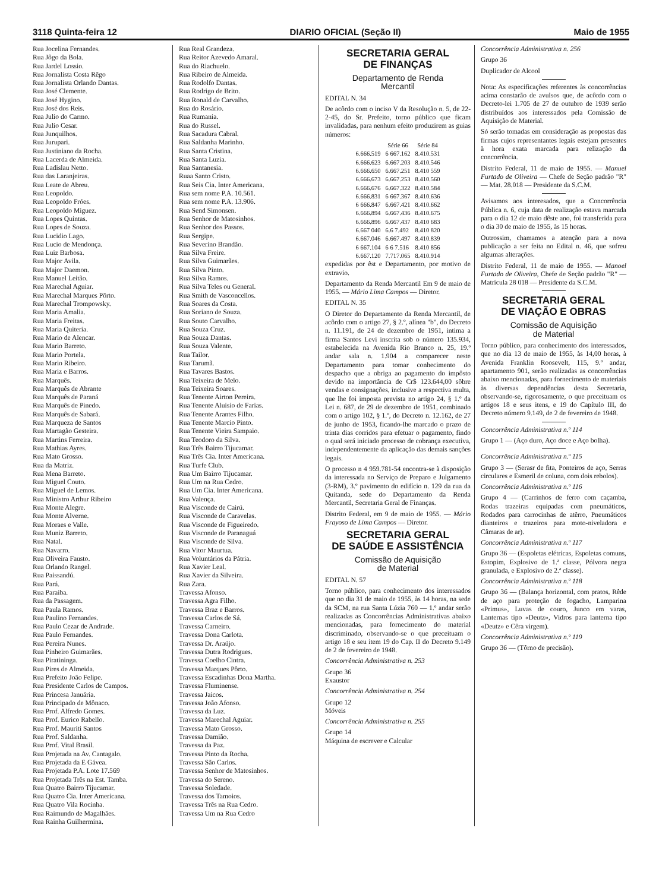3118 Quinta-feira 12 DIARIO OFICIAL (Seção II) Maio de 1955
Rua Jocelina Fernandes.
Rua Jôgo da Bola.
Rua Jardel Lossio.
Rua Jornalista Costa Rêgo
Rua Jornalista Orlando Dantas.
Rua José Clemente.
Rua José Hygino.
Rua José dos Reis.
Rua Julio do Carmo.
Rua Julio Cesar.
Rua Junquilhos.
Rua Jurupari.
Rua Justiniano da Rocha.
Rua Lacerda de Almeida.
Rua Ladislau Netto.
Rua das Laranjeiras.
Rua Leate de Abreu.
Rua Leopoldo.
Rua Leopoldo Fróes.
Rua Leopoldo Miguez.
Rua Lopes Quintas.
Rua Lopes de Souza.
Rua Lucidio Lago.
Rua Lucio de Mendonça.
Rua Luiz Barbosa.
Rua Major Avila.
Rua Major Daemon.
Rua Manuel Leitão.
Rua Marechal Aguiar.
Rua Marechal Marques Pôrto.
Rua Marechal Trompowsky.
Rua Maria Amalia.
Rua Maria Freitas.
Rua Maria Quiteria.
Rua Mario de Alencar.
Rua Mario Barreto.
Rua Mario Portela.
Rua Mario Ribeiro.
Rua Mariz e Barros.
Rua Marquês.
Rua Marquês de Abrante
Rua Marquês de Paraná
Rua Marquês de Pinedo.
Rua Marquês de Sabará.
Rua Marqueza de Santos
Rua Martagão Gesteira.
Rua Martins Ferreira.
Rua Mathias Ayres.
Rua Mato Grosso.
Rua da Matriz.
Rua Mena Barreto.
Rua Miguel Couto.
Rua Miguel de Lemos.
Rua Ministro Arthur Ribeiro
Rua Monte Alegre.
Rua Monte Alverne.
Rua Moraes e Valle.
Rua Muniz Barreto.
Rua Natal.
Rua Navarro.
Rua Oliveira Fausto.
Rua Orlando Rangel.
Rua Paissandú.
Rua Pará.
Rua Paraiba.
Rua da Passagem.
Rua Paula Ramos.
Rua Paulino Fernandes.
Rua Paulo Cezar de Andrade.
Rua Paulo Fernandes.
Rua Pereira Nunes.
Rua Pinheiro Guimarães.
Rua Piratininga.
Rua Pires de Almeida.
Rua Prefeito João Felipe.
Rua Presidente Carlos de Campos.
Rua Princesa Januária.
Rua Principado de Mônaco.
Rua Prof. Alfredo Gomes.
Rua Prof. Eurico Rabello.
Rua Prof. Mauriti Santos
Rua Prof. Saldanha.
Rua Prof. Vital Brasil.
Rua Projetada na Av. Cantagalo.
Rua Projetada da E Gávea.
Rua Projetada P.A. Lote 17.569
Rua Projetada Três na Est. Tamba.
Rua Quatro Bairro Tijucamar.
Rua Quatro Cia. Inter Americana.
Rua Quatro Vila Rocinha.
Rua Raimundo de Magalhães.
Rua Rainha Guilhermina.
Rua Real Grandeza.
Rua Reitor Azevedo Amaral.
Rua do Riachuelo.
Rua Ribeiro de Almeida.
Rua Rodolfo Dantas.
Rua Rodrigo de Brito.
Rua Ronald de Carvalho.
Rua do Rosário.
Rua Rumania.
Rua do Russel.
Rua Sacadura Cabral.
Rua Saldanha Marinho.
Rua Santa Cristina.
Rua Santa Luzia.
Rua Santanesia.
Ruaa Santo Cristo.
Rua Seis Cia. Inter Americana.
Rua sem nome P.A. 10.561.
Rua sem nome P.A. 13.906.
Rua Send Simonsen.
Rua Senhor de Matosinhos.
Rua Senhor dos Passos.
Rua Sergipe.
Rua Severino Brandão.
Rua Silva Freire.
Rua Silva Guimarães.
Rua Silva Pinto.
Rua Silva Ramos.
Rua Silva Teles ou General.
Rua Smith de Vasconcellos.
Rua Soares da Costa.
Rua Soriano de Souza.
Rua Souto Carvalho.
Rua Souza Cruz.
Rua Souza Dantas.
Rua Souza Valente.
Rua Tailor.
Rua Tarumã.
Rua Tavares Bastos.
Rua Teixeira de Melo.
Rua Teixeira Soares.
Rua Tenente Airton Pereira.
Rua Tenente Aluisio de Farias.
Rua Tenente Arantes Filho.
Rua Tenente Marcio Pinto.
Rua Tenente Vieira Sampaio.
Rua Teodoro da Silva.
Rua Três Bairro Tijucamar.
Rua Três Cia. Inter Americana.
Rua Turfe Club.
Rua Um Bairro Tijucamar.
Rua Um na Rua Cedro.
Rua Um Cia. Inter Americana.
Rua Valença.
Rua Visconde de Cairú.
Rua Visconde de Caravelas.
Rua Visconde de Figueiredo.
Rua Visconde de Paranaguá
Rua Visconde de Silva.
Rua Vitor Maurtua.
Rua Voluntários da Pátria.
Rua Xavier Leal.
Rua Xavier da Silveira.
Rua Zara.
Travessa Afonso.
Travessa Agra Filho.
Travessa Braz e Barros.
Travessa Carlos de Sá.
Travessa Carneiro.
Travessa Dona Carlota.
Travessa Dr. Araújo.
Travessa Dutra Rodrigues.
Travessa Coelho Cintra.
Travessa Marques Pôrto.
Travessa Escadinhas Dona Martha.
Travessa Fluminense.
Travessa Jaicos.
Travessa João Afonso.
Travessa da Luz.
Travessa Marechal Aguiar.
Travessa Mato Grosso.
Travessa Damião.
Travessa da Paz.
Travessa Pinto da Rocha.
Travessa São Carlos.
Travessa Senhor de Matosinhos.
Travessa do Sereno.
Travessa Soledade.
Travessa dos Tamoios.
Travessa Três na Rua Cedro.
Travessa Um na Rua Cedro
SECRETARIA GERAL
DE FINANÇAS
Departamento de Renda
Mercantil
EDITAL N. 34
De acôrdo com o inciso V da Resolução n. 5, de 22-2-45, do Sr. Prefeito, torno público que ficam invalidadas, para nenhum efeito produzirem as guias números:
| | Série 66 | Série 84 |
| --- | --- | --- |
| 6.666.519 | 6 667.162 | 8.410.531 |
| 6.666.623 | 6.667.203 | 8.410.546 |
| 6.666.650 | 6.667.251 | 8.410 559 |
| 6.666.673 | 6.667.253 | 8.410.560 |
| 6.666.676 | 6.667.322 | 8.410.584 |
| 6.666.831 | 6 667.367 | 8.410.636 |
| 6 666.847 | 6.667.421 | 8.410.662 |
| 6.666.894 | 6.667.436 | 8.410.675 |
| 6.666.896 | 6.667.437 | 8.410 683 |
| 6.667 040 | 6.6 7.492 | 8.410 820 |
| 6.667.046 | 6.667.497 | 8.410.839 |
| 6 667.104 | 6 6 7.516 | 8.410 856 |
| 6.667.120 | 7.717.065 | 8.410.914 |
expedidas por êst e Departamento, por motivo de extravio.
Departamento da Renda Mercantil Em 9 de maio de 1955. — Mário Lima Campos — Diretor.
EDITAL N. 35
O Diretor do Departamento da Renda Mercantil, de acôrdo com o artigo 27, § 2.º, alínea "b", do Decreto n. 11.191, de 24 de dezembro de 1951, intima a firma Santos Levi inscrita sob o número 135.934, estabelecida na Avenida Rio Branco n. 25, 19.º andar sala n. 1.904 a comparecer neste Departamento para tomar conhecimento do despacho que a obriga ao pagamento do impôsto devido na importância de Cr$ 123.644,00 sôbre vendas e consignações, inclusive a respectiva multa, que lhe foi imposta prevista no artigo 24, § 1.º da Lei n. 687, de 29 de dezembro de 1951, combinado com o artigo 102, § 1.º, do Decreto n. 12.162, de 27 de junho de 1953, ficando-lhe marcado o prazo de trinta dias corridos para efetuar o pagamento, findo o qual será iniciado processo de cobrança executiva, independentemente da aplicação das demais sanções legais.
O processo n 4 959.781-54 encontra-se à disposição da interessada no Serviço de Preparo e Julgamento (3-RM), 3.º pavimento do edifício n. 129 da rua da Quitanda, sede do Departamento da Renda Mercantil, Secretaria Geral de Finanças.
Distrito Federal, em 9 de maio de 1955. — Mário Frayoso de Lima Campos — Diretor.
SECRETARIA GERAL
DE SAÚDE E ASSISTÊNCIA
Comissão de Aquisição
de Material
EDITAL N. 57
Torno público, para conhecimento dos interessados que no dia 31 de maio de 1955, às 14 horas, na sede da SCM, na rua Santa Lúzia 760 — 1.º andar serão realizadas as Concorrências Administrativas abaixo mencionadas, para fornecimento do material discriminado, observando-se o que preceituam o artigo 18 e seu item 19 do Cap. II do Decreto 9.149 de 2 de fevereiro de 1948.
Concorrência Administrativa n. 253
Grupo 36
Exaustor
Concorrência Administrativa n. 254
Grupo 12
Móveis
Concorrência Administrativa n. 255
Grupo 14
Máquina de escrever e Calcular
Concorrência Administrativa n. 256
Grupo 36
Duplicador de Alcool
Nota: As especificações referentes às concorrências acima constarão de avulsos que, de acôrdo com o Decreto-lei 1.705 de 27 de outubro de 1939 serão distribuídos aos interessados pela Comissão de Aquisição de Material.
Só serão tomadas em consideração as propostas das firmas cujos representantes legais estejam presentes à hora exata marcada para relização da concorrência.
Distrito Federal, 11 de maio de 1955. — Manuel Furtado de Oliveira — Chefe de Seção padrão "R" — Mat. 28.018 — Presidente da S.C.M.
Avisamos aos interesados, que a Concorrência Pública n. 6, cuja data de realização estava marcada para o dia 12 de maio dêste ano, foi transferida para o dia 30 de maio de 1955, às 15 horas.
Outrossim, chamamos a atenção para a nova publicação a ser feita no Edital n. 46, que sofreu algumas alterações.
Distrito Federal, 11 de maio de 1955. — Manoel Furtado de Oliveira, Chefe de Seção padrão "R" — Matrícula 28 018 — Presidente da S.C.M.
SECRETARIA GERAL
DE VIAÇÃO E OBRAS
Comissão de Aquisição
de Material
Torno público, para conhecimento dos interessados, que no dia 13 de maio de 1955, às 14,00 horas, à Avenida Franklin Roosevelt, 115, 9.º andar, apartamento 901, serão realizadas as concorrências abaixo mencionadas, para fornecimento de materiais às diversas dependências desta Secretaria, observando-se, rigorosamente, o que preceituam os artigos 18 e seus itens, e 19 do Capítulo III, do Decreto número 9.149, de 2 de fevereiro de 1948.
Concorrência Administrativa n.º 114
Grupo 1 — (Aço duro, Aço doce e Aço bolha).
Concorrência Administrativa n.º 115
Grupo 3 — (Serasr de fita, Ponteiros de aço, Serras circulares e Esmeril de coluna, com dois rebolos).
Concorrência Administrativa n.º 116
Grupo 4 — (Carrinhos de ferro com caçamba, Rodas trazeiras equipadas com pneumáticos, Rodados para carrocinhas de atêrro, Pneumáticos dianteiros e trazeiros para moto-niveladora e Câmaras de ar).
Concorrência Administrativa n.º 117
Grupo 36 — (Espoletas elétricas, Espoletas comuns, Estopim, Explosivo de 1.ª classe, Pólvora negra granulada, e Explosivo de 2.ª classe).
Concorrência Administrativa n.º 118
Grupo 36 — (Balança horizontal, com pratos, Rêde de aço para proteção de fogacho, Lamparina «Primus», Luvas de couro, Junco em varas, Lanternas tipo «Deutz», Vidros para lanterna tipo «Deutz» e Cêra virgem).
Concorrência Administrativa n.º 119
Grupo 36 — (Tôrno de precisão).